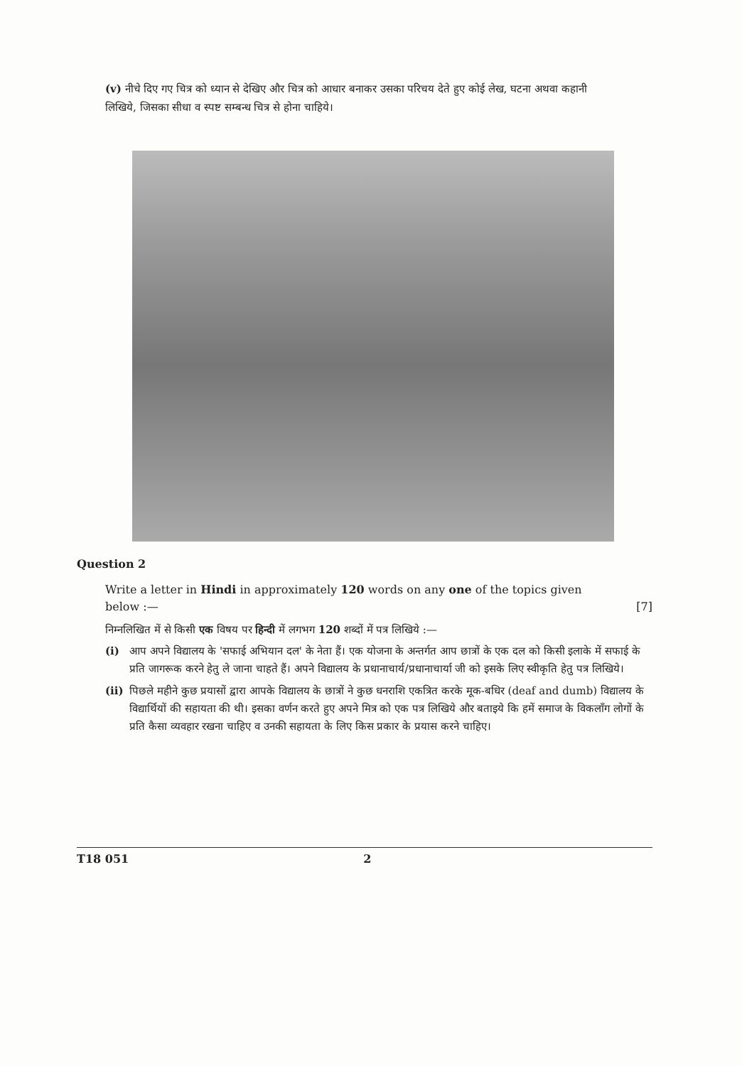(v) नीचे दिए गए चित्र को ध्यान से देखिए और चित्र को आधार बनाकर उसका परिचय देते हुए कोई लेख, घटना अथवा कहानी लिखिये, जिसका सीधा व स्पष्ट सम्बन्ध चित्र से होना चाहिये।
Question 2
Write a letter in Hindi in approximately 120 words on any one of the topics given below :— [7]
निम्नलिखित में से किसी एक विषय पर हिन्दी में लगभग 120 शब्दों में पत्र लिखिये :—
(i) आप अपने विद्यालय के 'सफाई अभियान दल' के नेता हैं। एक योजना के अन्तर्गत आप छात्रों के एक दल को किसी इलाके में सफाई के प्रति जागरूक करने हेतु ले जाना चाहते हैं। अपने विद्यालय के प्रधानाचार्य/प्रधानाचार्या जी को इसके लिए स्वीकृति हेतु पत्र लिखिये।
(ii) पिछले महीने कुछ प्रयासों द्वारा आपके विद्यालय के छात्रों ने कुछ धनराशि एकत्रित करके मूक-बधिर (deaf and dumb) विद्यालय के विद्यार्थियों की सहायता की थी। इसका वर्णन करते हुए अपने मित्र को एक पत्र लिखिये और बताइये कि हमें समाज के विकलाँग लोगों के प्रति कैसा व्यवहार रखना चाहिए व उनकी सहायता के लिए किस प्रकार के प्रयास करने चाहिए।
T18 051 2